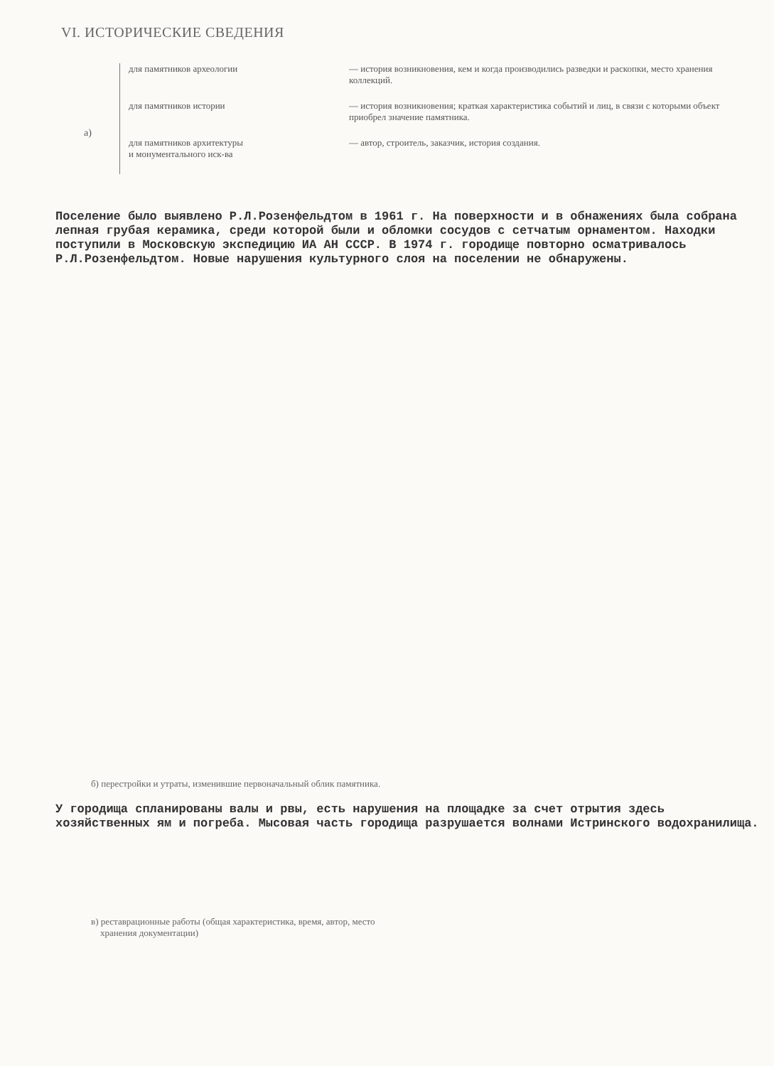VI. ИСТОРИЧЕСКИЕ СВЕДЕНИЯ
а)
для памятников археологии — история возникновения, кем и когда производились разведки и раскопки, место хранения коллекций.
для памятников истории — история возникновения; краткая характеристика событий и лиц, в связи с которыми объект приобрел значение памятника.
для памятников архитектуры
и монументального иск-ва
— автор, строитель, заказчик, история создания.
Поселение было выявлено Р.Л.Розенфельдтом в 1961 г. На поверхности и в обнажениях была собрана лепная грубая керамика, среди которой были и обломки сосудов с сетчатым орнаментом. Находки поступили в Московскую экспедицию ИА АН СССР. В 1974 г. городище повторно осматривалось Р.Л.Розенфельдтом. Новые нарушения культурного слоя на поселении не обнаружены.
б) перестройки и утраты, изменившие первоначальный облик памятника.
У городища спланированы валы и рвы, есть нарушения на площадке за счет отрытия здесь хозяйственных ям и погреба. Мысовая часть городища разрушается волнами Истринского водохранилища.
в) реставрационные работы (общая характеристика, время, автор, место
хранения документации)